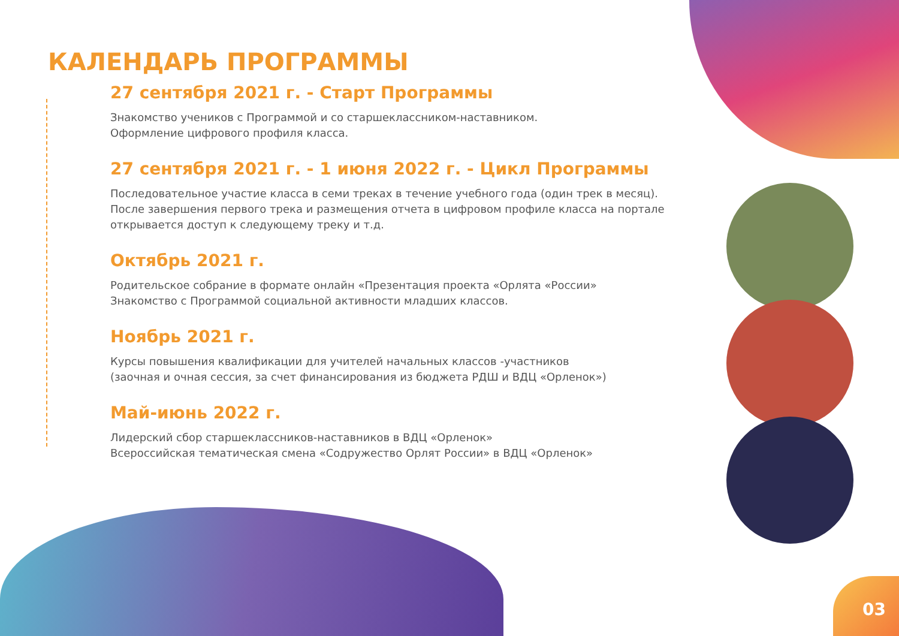КАЛЕНДАРЬ ПРОГРАММЫ
27 сентября 2021 г. - Старт Программы
Знакомство учеников с Программой и со старшеклассником-наставником.
Оформление цифрового профиля класса.
27 сентября 2021 г. - 1 июня 2022 г. - Цикл Программы
Последовательное участие класса в семи треках в течение учебного года (один трек в месяц).
После завершения первого трека и размещения отчета в цифровом профиле класса на портале
открывается доступ к следующему треку и т.д.
Октябрь 2021 г.
Родительское собрание в формате онлайн «Презентация проекта «Орлята «России»
Знакомство с Программой социальной активности младших классов.
Ноябрь 2021 г.
Курсы повышения квалификации для учителей начальных классов -участников
(заочная и очная сессия, за счет финансирования из бюджета РДШ и ВДЦ «Орленок»)
Май-июнь 2022 г.
Лидерский сбор старшеклассников-наставников в ВДЦ «Орленок»
Всероссийская тематическая смена «Содружество Орлят России» в ВДЦ «Орленок»
03